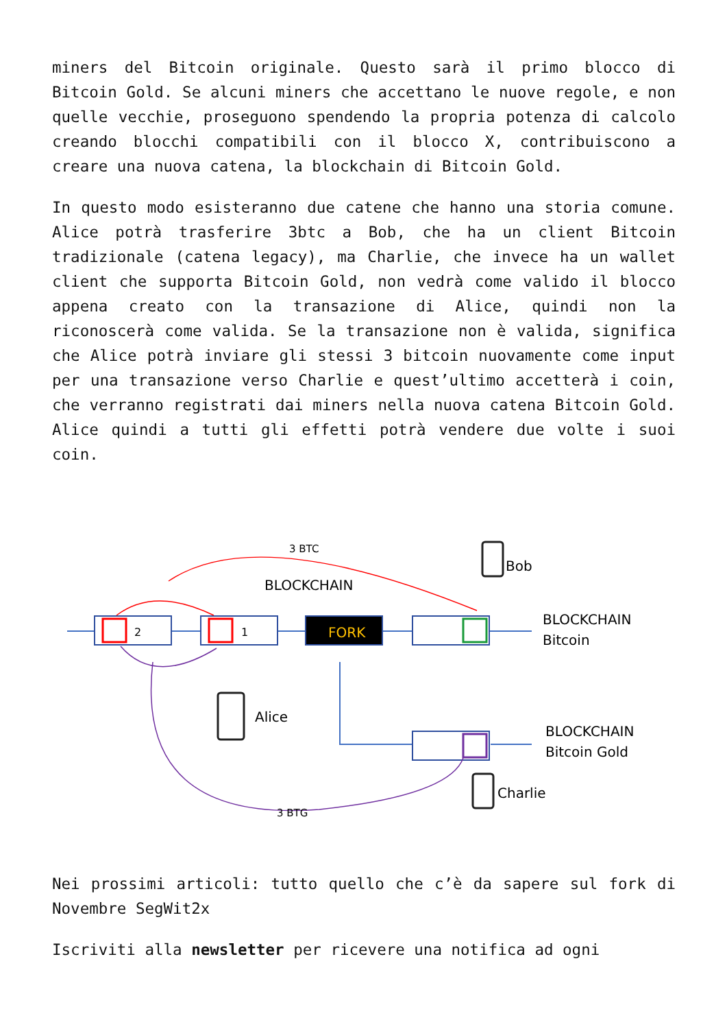miners del Bitcoin originale. Questo sarà il primo blocco di Bitcoin Gold. Se alcuni miners che accettano le nuove regole, e non quelle vecchie, proseguono spendendo la propria potenza di calcolo creando blocchi compatibili con il blocco X, contribuiscono a creare una nuova catena, la blockchain di Bitcoin Gold.
In questo modo esisteranno due catene che hanno una storia comune. Alice potrà trasferire 3btc a Bob, che ha un client Bitcoin tradizionale (catena legacy), ma Charlie, che invece ha un wallet client che supporta Bitcoin Gold, non vedrà come valido il blocco appena creato con la transazione di Alice, quindi non la riconoscerà come valida. Se la transazione non è valida, significa che Alice potrà inviare gli stessi 3 bitcoin nuovamente come input per una transazione verso Charlie e quest’ultimo accetterà i coin, che verranno registrati dai miners nella nuova catena Bitcoin Gold. Alice quindi a tutti gli effetti potrà vendere due volte i suoi coin.
2
1
FORK
3 BTC
3 BTG
BLOCKCHAIN
Bob
BLOCKCHAIN
Bitcoin
Alice
BLOCKCHAIN
Bitcoin Gold
Charlie
Nei prossimi articoli: tutto quello che c’è da sapere sul fork di Novembre SegWit2x
Iscriviti alla newsletter per ricevere una notifica ad ogni